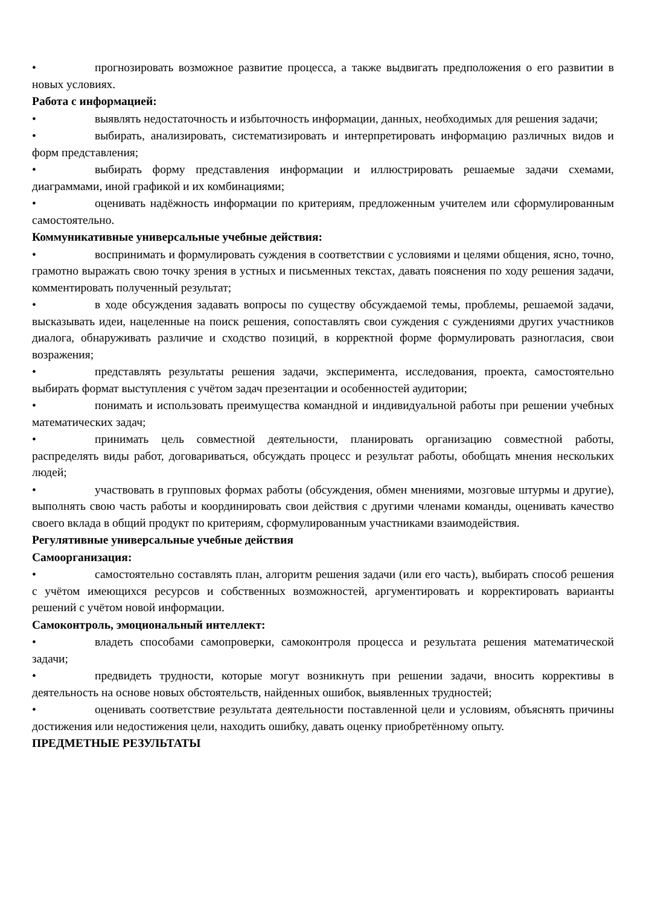• прогнозировать возможное развитие процесса, а также выдвигать предположения о его развитии в новых условиях.
Работа с информацией:
• выявлять недостаточность и избыточность информации, данных, необходимых для решения задачи;
• выбирать, анализировать, систематизировать и интерпретировать информацию различных видов и форм представления;
• выбирать форму представления информации и иллюстрировать решаемые задачи схемами, диаграммами, иной графикой и их комбинациями;
• оценивать надёжность информации по критериям, предложенным учителем или сформулированным самостоятельно.
Коммуникативные универсальные учебные действия:
• воспринимать и формулировать суждения в соответствии с условиями и целями общения, ясно, точно, грамотно выражать свою точку зрения в устных и письменных текстах, давать пояснения по ходу решения задачи, комментировать полученный результат;
• в ходе обсуждения задавать вопросы по существу обсуждаемой темы, проблемы, решаемой задачи, высказывать идеи, нацеленные на поиск решения, сопоставлять свои суждения с суждениями других участников диалога, обнаруживать различие и сходство позиций, в корректной форме формулировать разногласия, свои возражения;
• представлять результаты решения задачи, эксперимента, исследования, проекта, самостоятельно выбирать формат выступления с учётом задач презентации и особенностей аудитории;
• понимать и использовать преимущества командной и индивидуальной работы при решении учебных математических задач;
• принимать цель совместной деятельности, планировать организацию совместной работы, распределять виды работ, договариваться, обсуждать процесс и результат работы, обобщать мнения нескольких людей;
• участвовать в групповых формах работы (обсуждения, обмен мнениями, мозговые штурмы и другие), выполнять свою часть работы и координировать свои действия с другими членами команды, оценивать качество своего вклада в общий продукт по критериям, сформулированным участниками взаимодействия.
Регулятивные универсальные учебные действия
Самоорганизация:
• самостоятельно составлять план, алгоритм решения задачи (или его часть), выбирать способ решения с учётом имеющихся ресурсов и собственных возможностей, аргументировать и корректировать варианты решений с учётом новой информации.
Самоконтроль, эмоциональный интеллект:
• владеть способами самопроверки, самоконтроля процесса и результата решения математической задачи;
• предвидеть трудности, которые могут возникнуть при решении задачи, вносить коррективы в деятельность на основе новых обстоятельств, найденных ошибок, выявленных трудностей;
• оценивать соответствие результата деятельности поставленной цели и условиям, объяснять причины достижения или недостижения цели, находить ошибку, давать оценку приобретённому опыту.
ПРЕДМЕТНЫЕ РЕЗУЛЬТАТЫ